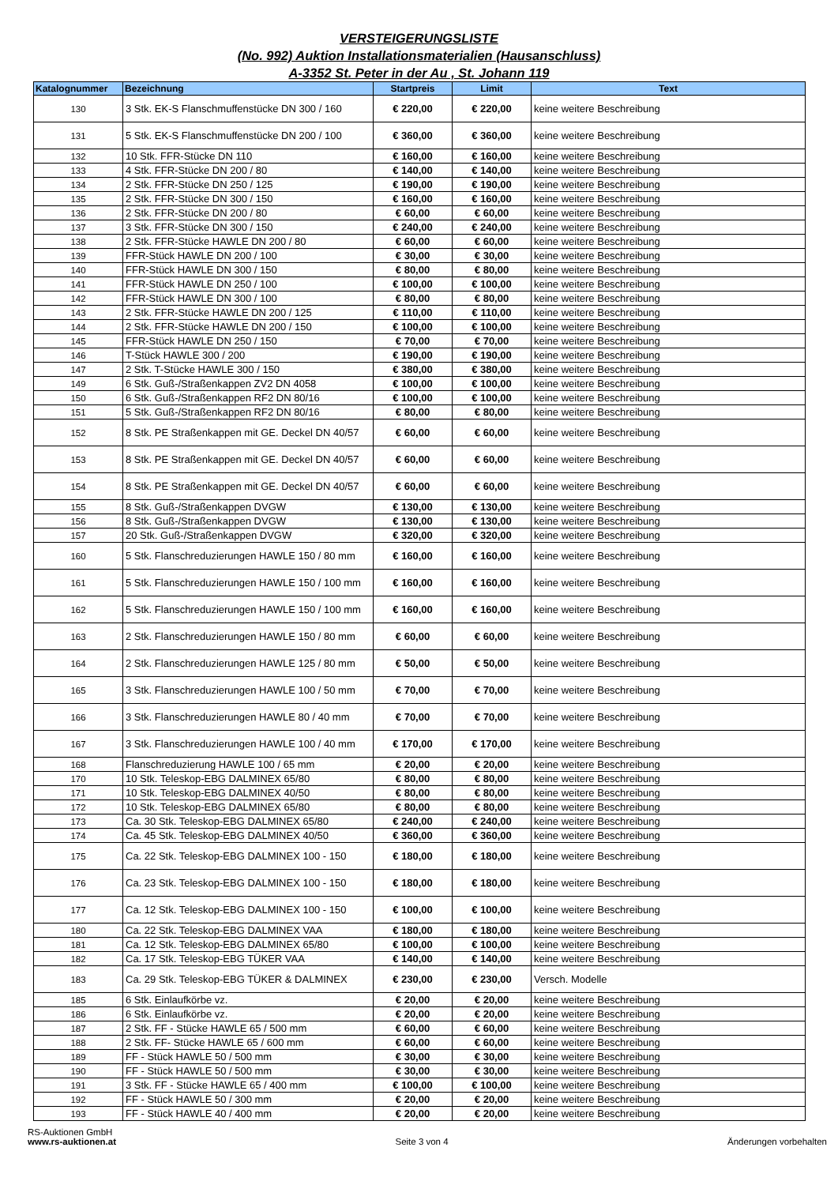VERSTEIGERUNGSLISTE
(No. 992) Auktion Installationsmaterialien (Hausanschluss)
A-3352 St. Peter in der Au , St. Johann 119
| Katalognummer | Bezeichnung | Startpreis | Limit | Text |
| --- | --- | --- | --- | --- |
| 130 | 3 Stk. EK-S Flanschmuffenstücke DN 300 / 160 | € 220,00 | € 220,00 | keine weitere Beschreibung |
| 131 | 5 Stk. EK-S Flanschmuffenstücke DN 200 / 100 | € 360,00 | € 360,00 | keine weitere Beschreibung |
| 132 | 10 Stk. FFR-Stücke DN 110 | € 160,00 | € 160,00 | keine weitere Beschreibung |
| 133 | 4 Stk. FFR-Stücke DN 200 / 80 | € 140,00 | € 140,00 | keine weitere Beschreibung |
| 134 | 2 Stk. FFR-Stücke DN 250 / 125 | € 190,00 | € 190,00 | keine weitere Beschreibung |
| 135 | 2 Stk. FFR-Stücke DN 300 / 150 | € 160,00 | € 160,00 | keine weitere Beschreibung |
| 136 | 2 Stk. FFR-Stücke DN 200 / 80 | € 60,00 | € 60,00 | keine weitere Beschreibung |
| 137 | 3 Stk. FFR-Stücke DN 300 / 150 | € 240,00 | € 240,00 | keine weitere Beschreibung |
| 138 | 2 Stk. FFR-Stücke HAWLE DN 200 / 80 | € 60,00 | € 60,00 | keine weitere Beschreibung |
| 139 | FFR-Stück HAWLE DN 200 / 100 | € 30,00 | € 30,00 | keine weitere Beschreibung |
| 140 | FFR-Stück HAWLE DN 300 / 150 | € 80,00 | € 80,00 | keine weitere Beschreibung |
| 141 | FFR-Stück HAWLE DN 250 / 100 | € 100,00 | € 100,00 | keine weitere Beschreibung |
| 142 | FFR-Stück HAWLE DN 300 / 100 | € 80,00 | € 80,00 | keine weitere Beschreibung |
| 143 | 2 Stk. FFR-Stücke HAWLE DN 200 / 125 | € 110,00 | € 110,00 | keine weitere Beschreibung |
| 144 | 2 Stk. FFR-Stücke HAWLE DN 200 / 150 | € 100,00 | € 100,00 | keine weitere Beschreibung |
| 145 | FFR-Stück HAWLE DN 250 / 150 | € 70,00 | € 70,00 | keine weitere Beschreibung |
| 146 | T-Stück HAWLE 300 / 200 | € 190,00 | € 190,00 | keine weitere Beschreibung |
| 147 | 2 Stk. T-Stücke HAWLE 300 / 150 | € 380,00 | € 380,00 | keine weitere Beschreibung |
| 149 | 6 Stk. Guß-/Straßenkappen ZV2 DN 4058 | € 100,00 | € 100,00 | keine weitere Beschreibung |
| 150 | 6 Stk. Guß-/Straßenkappen RF2 DN 80/16 | € 100,00 | € 100,00 | keine weitere Beschreibung |
| 151 | 5 Stk. Guß-/Straßenkappen RF2 DN 80/16 | € 80,00 | € 80,00 | keine weitere Beschreibung |
| 152 | 8 Stk. PE Straßenkappen mit GE. Deckel DN 40/57 | € 60,00 | € 60,00 | keine weitere Beschreibung |
| 153 | 8 Stk. PE Straßenkappen mit GE. Deckel DN 40/57 | € 60,00 | € 60,00 | keine weitere Beschreibung |
| 154 | 8 Stk. PE Straßenkappen mit GE. Deckel DN 40/57 | € 60,00 | € 60,00 | keine weitere Beschreibung |
| 155 | 8 Stk. Guß-/Straßenkappen DVGW | € 130,00 | € 130,00 | keine weitere Beschreibung |
| 156 | 8 Stk. Guß-/Straßenkappen DVGW | € 130,00 | € 130,00 | keine weitere Beschreibung |
| 157 | 20 Stk. Guß-/Straßenkappen DVGW | € 320,00 | € 320,00 | keine weitere Beschreibung |
| 160 | 5 Stk. Flanschreduzierungen HAWLE 150 / 80 mm | € 160,00 | € 160,00 | keine weitere Beschreibung |
| 161 | 5 Stk. Flanschreduzierungen HAWLE 150 / 100 mm | € 160,00 | € 160,00 | keine weitere Beschreibung |
| 162 | 5 Stk. Flanschreduzierungen HAWLE 150 / 100 mm | € 160,00 | € 160,00 | keine weitere Beschreibung |
| 163 | 2 Stk. Flanschreduzierungen HAWLE 150 / 80 mm | € 60,00 | € 60,00 | keine weitere Beschreibung |
| 164 | 2 Stk. Flanschreduzierungen HAWLE 125 / 80 mm | € 50,00 | € 50,00 | keine weitere Beschreibung |
| 165 | 3 Stk. Flanschreduzierungen HAWLE 100 / 50 mm | € 70,00 | € 70,00 | keine weitere Beschreibung |
| 166 | 3 Stk. Flanschreduzierungen HAWLE 80 / 40 mm | € 70,00 | € 70,00 | keine weitere Beschreibung |
| 167 | 3 Stk. Flanschreduzierungen HAWLE 100 / 40 mm | € 170,00 | € 170,00 | keine weitere Beschreibung |
| 168 | Flanschreduzierung HAWLE 100 / 65 mm | € 20,00 | € 20,00 | keine weitere Beschreibung |
| 170 | 10 Stk. Teleskop-EBG DALMINEX 65/80 | € 80,00 | € 80,00 | keine weitere Beschreibung |
| 171 | 10 Stk. Teleskop-EBG DALMINEX 40/50 | € 80,00 | € 80,00 | keine weitere Beschreibung |
| 172 | 10 Stk. Teleskop-EBG DALMINEX 65/80 | € 80,00 | € 80,00 | keine weitere Beschreibung |
| 173 | Ca. 30 Stk. Teleskop-EBG DALMINEX 65/80 | € 240,00 | € 240,00 | keine weitere Beschreibung |
| 174 | Ca. 45 Stk. Teleskop-EBG DALMINEX 40/50 | € 360,00 | € 360,00 | keine weitere Beschreibung |
| 175 | Ca. 22 Stk. Teleskop-EBG DALMINEX 100 - 150 | € 180,00 | € 180,00 | keine weitere Beschreibung |
| 176 | Ca. 23 Stk. Teleskop-EBG DALMINEX 100 - 150 | € 180,00 | € 180,00 | keine weitere Beschreibung |
| 177 | Ca. 12 Stk. Teleskop-EBG DALMINEX 100 - 150 | € 100,00 | € 100,00 | keine weitere Beschreibung |
| 180 | Ca. 22 Stk. Teleskop-EBG DALMINEX VAA | € 180,00 | € 180,00 | keine weitere Beschreibung |
| 181 | Ca. 12 Stk. Teleskop-EBG DALMINEX 65/80 | € 100,00 | € 100,00 | keine weitere Beschreibung |
| 182 | Ca. 17 Stk. Teleskop-EBG TÜKER VAA | € 140,00 | € 140,00 | keine weitere Beschreibung |
| 183 | Ca. 29 Stk. Teleskop-EBG TÜKER & DALMINEX | € 230,00 | € 230,00 | Versch. Modelle |
| 185 | 6 Stk. Einlaufkörbe vz. | € 20,00 | € 20,00 | keine weitere Beschreibung |
| 186 | 6 Stk. Einlaufkörbe vz. | € 20,00 | € 20,00 | keine weitere Beschreibung |
| 187 | 2 Stk. FF - Stücke HAWLE 65 / 500 mm | € 60,00 | € 60,00 | keine weitere Beschreibung |
| 188 | 2 Stk. FF- Stücke HAWLE 65 / 600 mm | € 60,00 | € 60,00 | keine weitere Beschreibung |
| 189 | FF - Stück HAWLE 50 / 500 mm | € 30,00 | € 30,00 | keine weitere Beschreibung |
| 190 | FF - Stück HAWLE 50 / 500 mm | € 30,00 | € 30,00 | keine weitere Beschreibung |
| 191 | 3 Stk. FF - Stücke HAWLE 65 / 400 mm | € 100,00 | € 100,00 | keine weitere Beschreibung |
| 192 | FF - Stück HAWLE 50 / 300 mm | € 20,00 | € 20,00 | keine weitere Beschreibung |
| 193 | FF - Stück HAWLE 40 / 400 mm | € 20,00 | € 20,00 | keine weitere Beschreibung |
RS-Auktionen GmbH
www.rs-auktionen.at
Seite 3 von 4
Änderungen vorbehalten